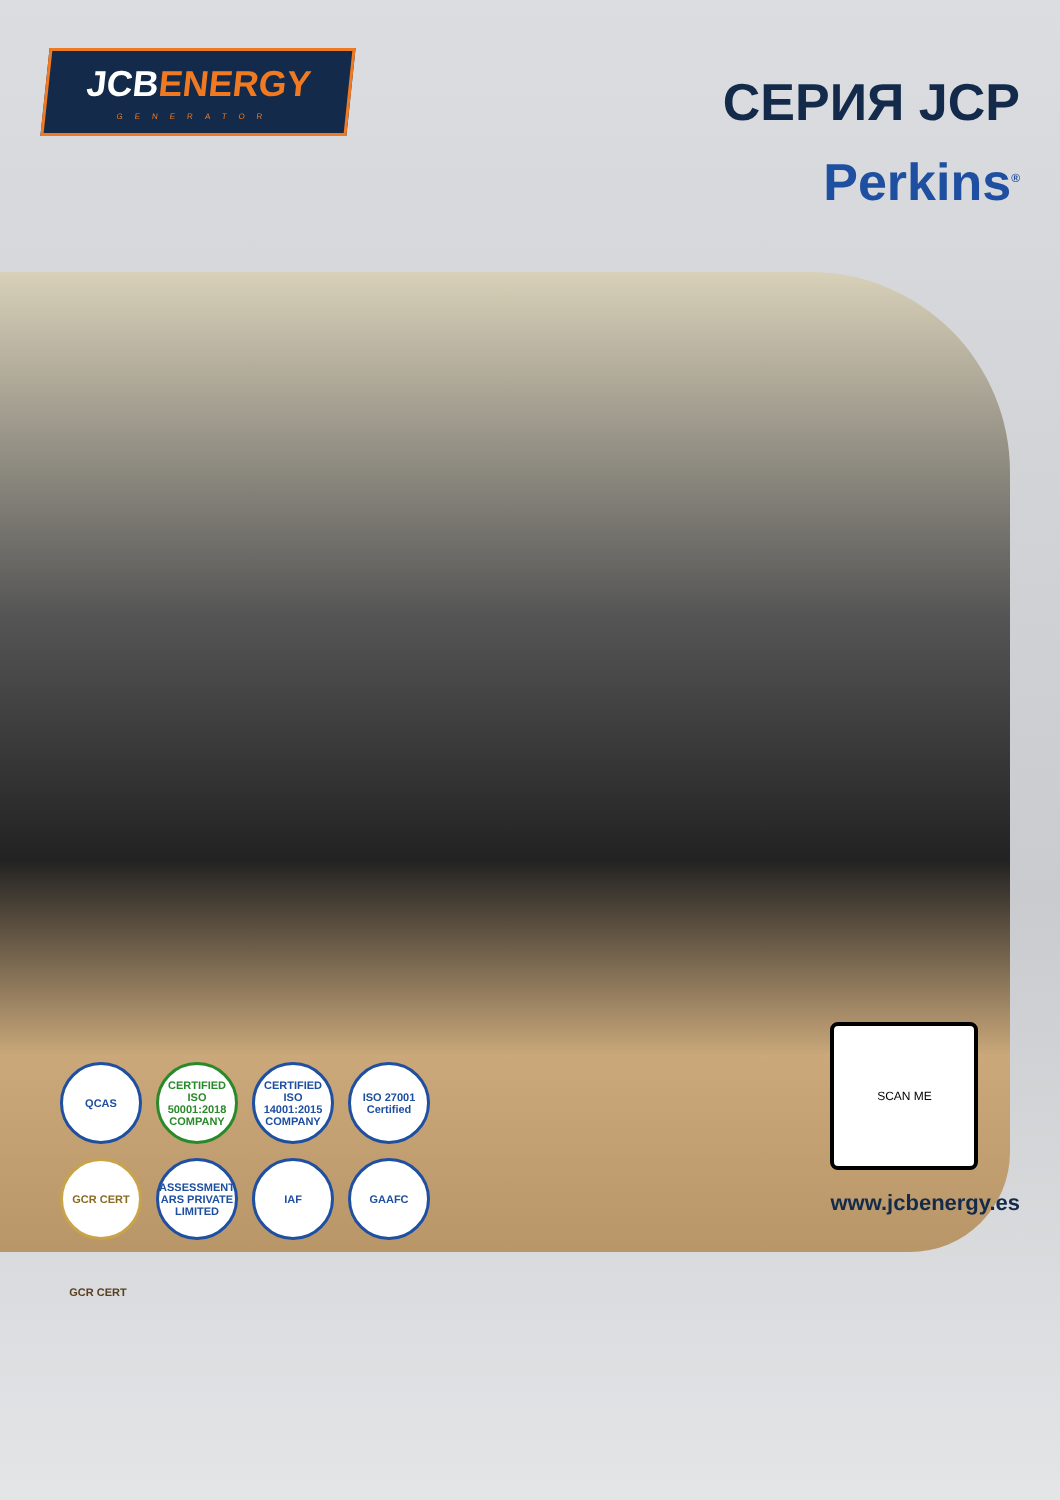JCBENERGY
GENERATOR
СЕРИЯ JCP
Perkins<sup>®</sup>
QCAS
CERTIFIED ISO 50001:2018 COMPANY
CERTIFIED ISO 14001:2015 COMPANY
ISO 27001 Certified
GCR CERT
ASSESSMENT ARS PRIVATE LIMITED
IAF
GAAFC
GCR CERT
SCAN ME
www.jcbenergy.es